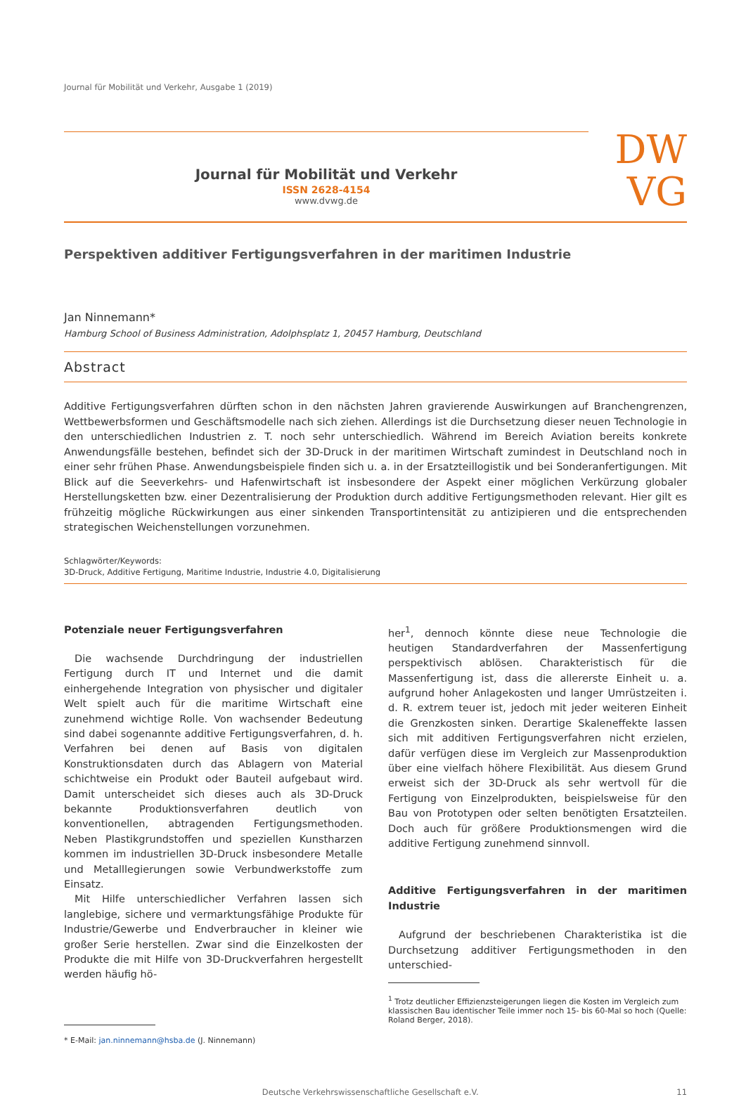Journal für Mobilität und Verkehr, Ausgabe 1 (2019)
Journal für Mobilität und Verkehr
ISSN 2628-4154
www.dvwg.de
DW
VG
Perspektiven additiver Fertigungsverfahren in der maritimen Industrie
Jan Ninnemann*
Hamburg School of Business Administration, Adolphsplatz 1, 20457 Hamburg, Deutschland
Abstract
Additive Fertigungsverfahren dürften schon in den nächsten Jahren gravierende Auswirkungen auf Branchengrenzen, Wettbewerbsformen und Geschäftsmodelle nach sich ziehen. Allerdings ist die Durchsetzung dieser neuen Technologie in den unterschiedlichen Industrien z. T. noch sehr unterschiedlich. Während im Bereich Aviation bereits konkrete Anwendungsfälle bestehen, befindet sich der 3D-Druck in der maritimen Wirtschaft zumindest in Deutschland noch in einer sehr frühen Phase. Anwendungsbeispiele finden sich u. a. in der Ersatzteillogistik und bei Sonderanfertigungen. Mit Blick auf die Seeverkehrs- und Hafenwirtschaft ist insbesondere der Aspekt einer möglichen Verkürzung globaler Herstellungsketten bzw. einer Dezentralisierung der Produktion durch additive Fertigungsmethoden relevant. Hier gilt es frühzeitig mögliche Rückwirkungen aus einer sinkenden Transportintensität zu antizipieren und die entsprechenden strategischen Weichenstellungen vorzunehmen.
Schlagwörter/Keywords:
3D-Druck, Additive Fertigung, Maritime Industrie, Industrie 4.0, Digitalisierung
Potenziale neuer Fertigungsverfahren
Die wachsende Durchdringung der industriellen Fertigung durch IT und Internet und die damit einhergehende Integration von physischer und digitaler Welt spielt auch für die maritime Wirtschaft eine zunehmend wichtige Rolle. Von wachsender Bedeutung sind dabei sogenannte additive Fertigungsverfahren, d. h. Verfahren bei denen auf Basis von digitalen Konstruktionsdaten durch das Ablagern von Material schichtweise ein Produkt oder Bauteil aufgebaut wird. Damit unterscheidet sich dieses auch als 3D-Druck bekannte Produktionsverfahren deutlich von konventionellen, abtragenden Fertigungsmethoden. Neben Plastikgrundstoffen und speziellen Kunstharzen kommen im industriellen 3D-Druck insbesondere Metalle und Metalllegierungen sowie Verbundwerkstoffe zum Einsatz.
Mit Hilfe unterschiedlicher Verfahren lassen sich langlebige, sichere und vermarktungsfähige Produkte für Industrie/Gewerbe und Endverbraucher in kleiner wie großer Serie herstellen. Zwar sind die Einzelkosten der Produkte die mit Hilfe von 3D-Druckverfahren hergestellt werden häufig hö-
* E-Mail: jan.ninnemann@hsba.de (J. Ninnemann)
her<sup>1</sup>, dennoch könnte diese neue Technologie die heutigen Standardverfahren der Massenfertigung perspektivisch ablösen. Charakteristisch für die Massenfertigung ist, dass die allererste Einheit u. a. aufgrund hoher Anlagekosten und langer Umrüstzeiten i. d. R. extrem teuer ist, jedoch mit jeder weiteren Einheit die Grenzkosten sinken. Derartige Skaleneffekte lassen sich mit additiven Fertigungsverfahren nicht erzielen, dafür verfügen diese im Vergleich zur Massenproduktion über eine vielfach höhere Flexibilität. Aus diesem Grund erweist sich der 3D-Druck als sehr wertvoll für die Fertigung von Einzelprodukten, beispielsweise für den Bau von Prototypen oder selten benötigten Ersatzteilen. Doch auch für größere Produktionsmengen wird die additive Fertigung zunehmend sinnvoll.
Additive Fertigungsverfahren in der maritimen Industrie
Aufgrund der beschriebenen Charakteristika ist die Durchsetzung additiver Fertigungsmethoden in den unterschied-
<sup>1</sup> Trotz deutlicher Effizienzsteigerungen liegen die Kosten im Vergleich zum klassischen Bau identischer Teile immer noch 15- bis 60-Mal so hoch (Quelle: Roland Berger, 2018).
Deutsche Verkehrswissenschaftliche Gesellschaft e.V. 11